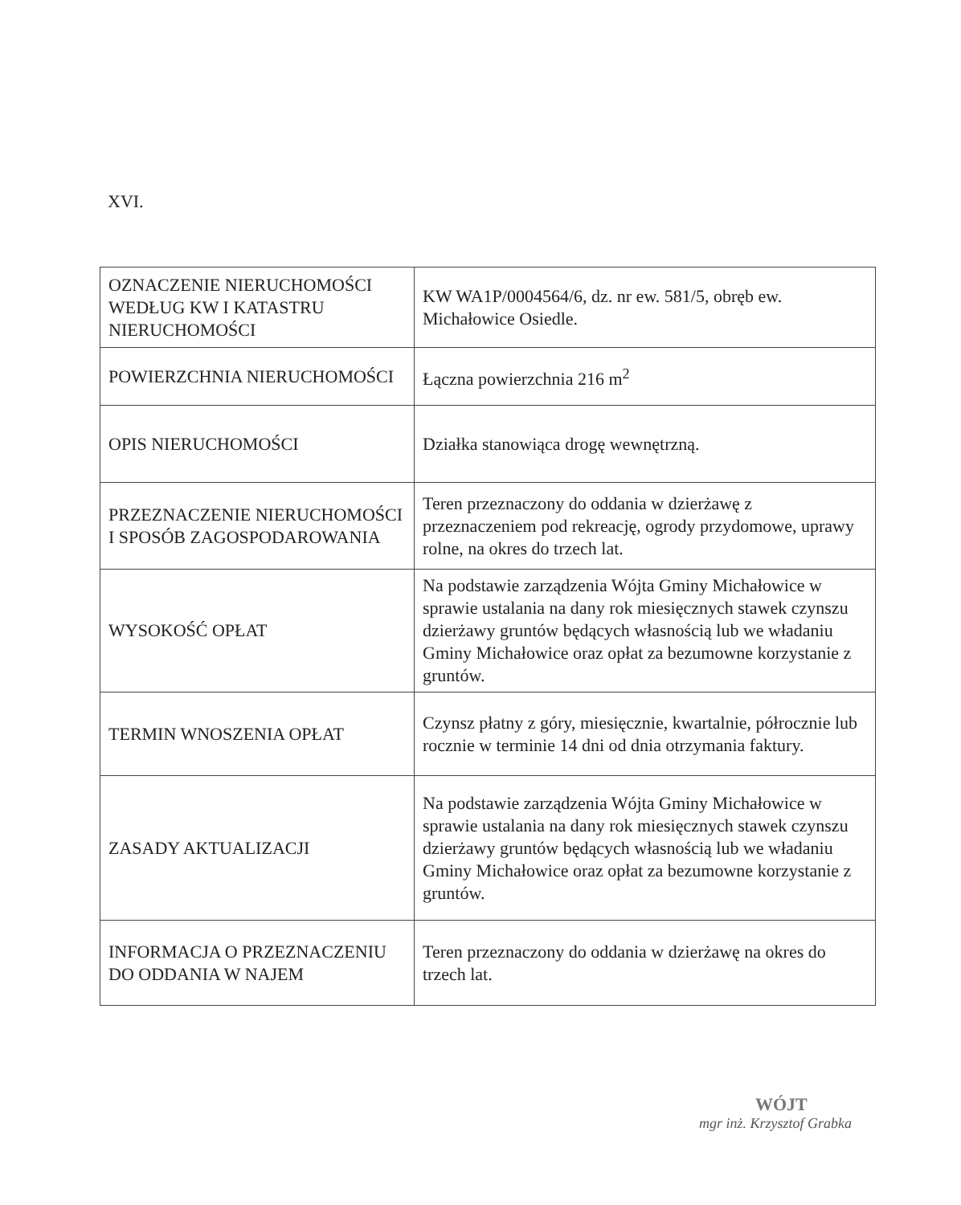XVI.
| OZNACZENIE NIERUCHOMOŚCI WEDŁUG KW I KATASTRU NIERUCHOMOŚCI | KW WA1P/0004564/6, dz. nr ew. 581/5, obręb ew. Michałowice Osiedle. |
| POWIERZCHNIA NIERUCHOMOŚCI | Łączna powierzchnia 216 m<sup>2</sup> |
| OPIS NIERUCHOMOŚCI | Działka stanowiąca drogę wewnętrzną. |
| PRZEZNACZENIE NIERUCHOMOŚCI I SPOSÓB ZAGOSPODAROWANIA | Teren przeznaczony do oddania w dzierżawę z przeznaczeniem pod rekreację, ogrody przydomowe, uprawy rolne, na okres do trzech lat. |
| WYSOKOŚĆ OPŁAT | Na podstawie zarządzenia Wójta Gminy Michałowice w sprawie ustalania na dany rok miesięcznych stawek czynszu dzierżawy gruntów będących własnością lub we władaniu Gminy Michałowice oraz opłat za bezumowne korzystanie z gruntów. |
| TERMIN WNOSZENIA OPŁAT | Czynsz płatny z góry, miesięcznie, kwartalnie, półrocznie lub rocznie w terminie 14 dni od dnia otrzymania faktury. |
| ZASADY AKTUALIZACJI | Na podstawie zarządzenia Wójta Gminy Michałowice w sprawie ustalania na dany rok miesięcznych stawek czynszu dzierżawy gruntów będących własnością lub we władaniu Gminy Michałowice oraz opłat za bezumowne korzystanie z gruntów. |
| INFORMACJA O PRZEZNACZENIU DO ODDANIA W NAJEM | Teren przeznaczony do oddania w dzierżawę na okres do trzech lat. |
WÓJT
mgr inż. Krzysztof Grabka